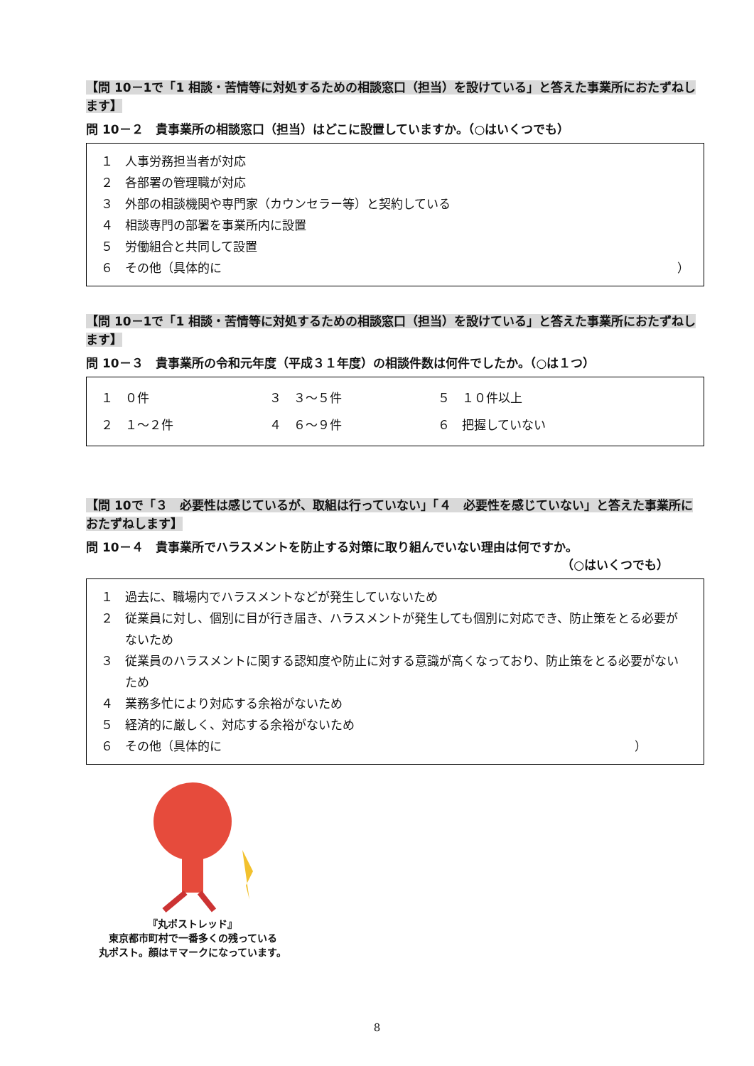【問 10－1で「1 相談・苦情等に対処するための相談窓口（担当）を設けている」と答えた事業所におたずねします】
問 10－２　貴事業所の相談窓口（担当）はどこに設置していますか。（○はいくつでも）
１　人事労務担当者が対応
２　各部署の管理職が対応
３　外部の相談機関や専門家（カウンセラー等）と契約している
４　相談専門の部署を事業所内に設置
５　労働組合と共同して設置
６　その他（具体的に ）
【問 10－1で「1 相談・苦情等に対処するための相談窓口（担当）を設けている」と答えた事業所におたずねします】
問 10－３　貴事業所の令和元年度（平成３１年度）の相談件数は何件でしたか。（○は１つ）
| １ ０件 | ３ ３～５件 | ５ １０件以上 |
| ２ １～２件 | ４ ６～９件 | ６ 把握していない |
【問 10で「３　必要性は感じているが、取組は行っていない」「４　必要性を感じていない」と答えた事業所におたずねします】
問 10－４　貴事業所でハラスメントを防止する対策に取り組んでいない理由は何ですか。
（○はいくつでも）
１　過去に、職場内でハラスメントなどが発生していないため
２　従業員に対し、個別に目が行き届き、ハラスメントが発生しても個別に対応でき、防止策をとる必要がないため
３　従業員のハラスメントに関する認知度や防止に対する意識が高くなっており、防止策をとる必要がないため
４　業務多忙により対応する余裕がないため
５　経済的に厳しく、対応する余裕がないため
６　その他（具体的に ）
『丸ポストレッド』
東京都市町村で一番多くの残っている
丸ポスト。顔は〒マークになっています。
8